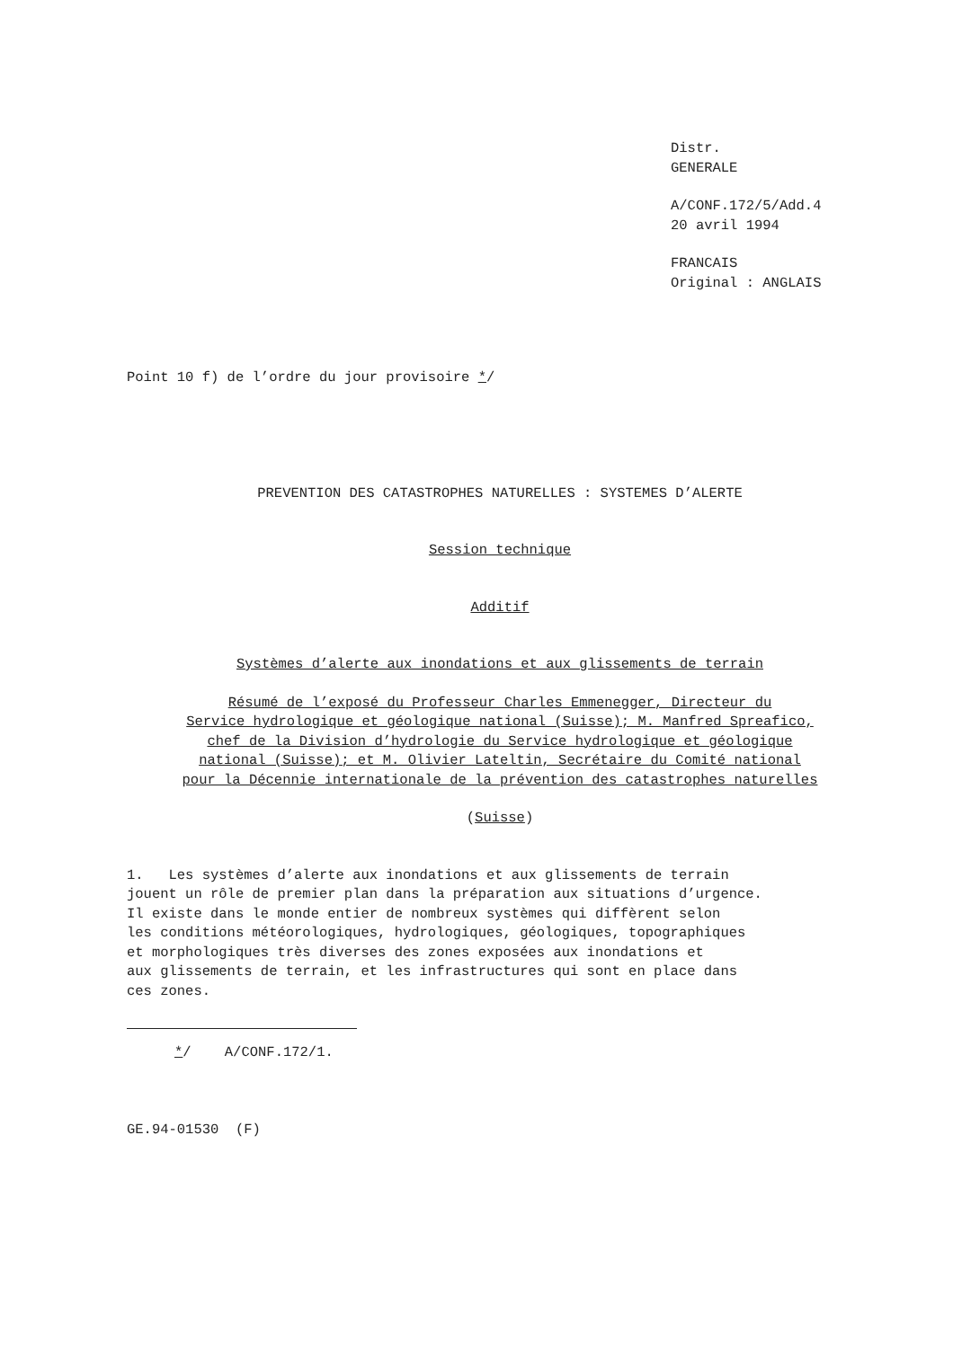Distr.
GENERALE
A/CONF.172/5/Add.4
20 avril 1994
FRANCAIS
Original : ANGLAIS
Point 10 f) de l’ordre du jour provisoire */
PREVENTION DES CATASTROPHES NATURELLES : SYSTEMES D’ALERTE
Session technique
Additif
Systèmes d’alerte aux inondations et aux glissements de terrain
Résumé de l’exposé du Professeur Charles Emmenegger, Directeur du
Service hydrologique et géologique national (Suisse); M. Manfred Spreafico,
chef de la Division d’hydrologie du Service hydrologique et géologique
national (Suisse); et M. Olivier Lateltin, Secrétaire du Comité national
pour la Décennie internationale de la prévention des catastrophes naturelles
(Suisse)
1. Les systèmes d’alerte aux inondations et aux glissements de terrain
jouent un rôle de premier plan dans la préparation aux situations d’urgence.
Il existe dans le monde entier de nombreux systèmes qui diffèrent selon
les conditions météorologiques, hydrologiques, géologiques, topographiques
et morphologiques très diverses des zones exposées aux inondations et
aux glissements de terrain, et les infrastructures qui sont en place dans
ces zones.
*/ A/CONF.172/1.
GE.94-01530 (F)